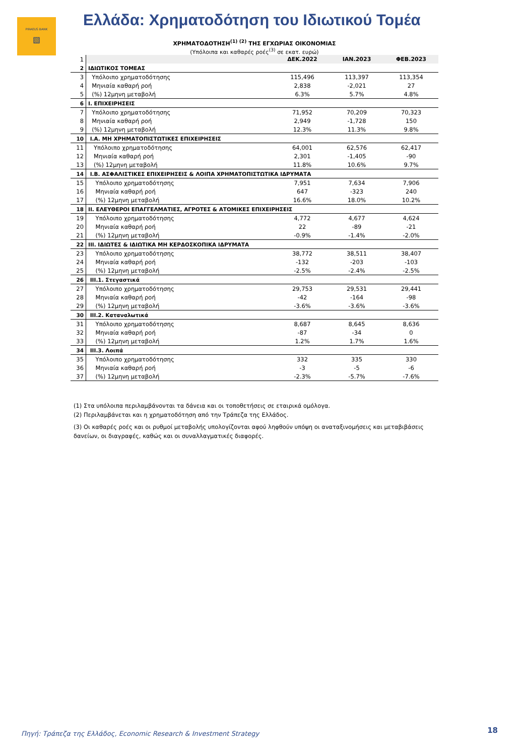PIRAEUS BANK
▧
Ελλάδα: Χρηματοδότηση του Ιδιωτικού Τομέα
ΧΡΗΜΑΤΟΔΟΤΗΣΗ<sup>(1) (2)</sup> ΤΗΣ ΕΓΧΩΡΙΑΣ ΟΙΚΟΝΟΜΙΑΣ
(Υπόλοιπα και καθαρές ροές<sup>(3)</sup> σε εκατ. ευρώ)
| 1 | | ΔΕΚ.2022 | ΙΑΝ.2023 | ΦΕΒ.2023 |
| 2 | ΙΔΙΩΤΙΚΟΣ ΤΟΜΕΑΣ | | | |
| 3 | Υπόλοιπο χρηματοδότησης | 115,496 | 113,397 | 113,354 |
| 4 | Μηνιαία καθαρή ροή | 2,838 | -2,021 | 27 |
| 5 | (%) 12μηνη μεταβολή | 6.3% | 5.7% | 4.8% |
| 6 | I. ΕΠΙΧΕΙΡΗΣΕΙΣ | | | |
| 7 | Υπόλοιπο χρηματοδότησης | 71,952 | 70,209 | 70,323 |
| 8 | Μηνιαία καθαρή ροή | 2,949 | -1,728 | 150 |
| 9 | (%) 12μηνη μεταβολή | 12.3% | 11.3% | 9.8% |
| 10 | I.A. ΜΗ ΧΡΗΜΑΤΟΠΙΣΤΩΤΙΚΕΣ ΕΠΙΧΕΙΡΗΣΕΙΣ | | | |
| 11 | Υπόλοιπο χρηματοδότησης | 64,001 | 62,576 | 62,417 |
| 12 | Μηνιαία καθαρή ροή | 2,301 | -1,405 | -90 |
| 13 | (%) 12μηνη μεταβολή | 11.8% | 10.6% | 9.7% |
| 14 | I.B. ΑΣΦΑΛΙΣΤΙΚΕΣ ΕΠΙΧΕΙΡΗΣΕΙΣ & ΛΟΙΠΑ ΧΡΗΜΑΤΟΠΙΣΤΩΤΙΚΑ ΙΔΡΥΜΑΤΑ | | | |
| 15 | Υπόλοιπο χρηματοδότησης | 7,951 | 7,634 | 7,906 |
| 16 | Μηνιαία καθαρή ροή | 647 | -323 | 240 |
| 17 | (%) 12μηνη μεταβολή | 16.6% | 18.0% | 10.2% |
| 18 | II. ΕΛΕΥΘΕΡΟΙ ΕΠΑΓΓΕΛΜΑΤΙΕΣ, ΑΓΡΟΤΕΣ & ΑΤΟΜΙΚΕΣ ΕΠΙΧΕΙΡΗΣΕΙΣ | | | |
| 19 | Υπόλοιπο χρηματοδότησης | 4,772 | 4,677 | 4,624 |
| 20 | Μηνιαία καθαρή ροή | 22 | -89 | -21 |
| 21 | (%) 12μηνη μεταβολή | -0.9% | -1.4% | -2.0% |
| 22 | III. ΙΔΙΩΤΕΣ & ΙΔΙΩΤΙΚΑ ΜΗ ΚΕΡΔΟΣΚΟΠΙΚΑ ΙΔΡΥΜΑΤΑ | | | |
| 23 | Υπόλοιπο χρηματοδότησης | 38,772 | 38,511 | 38,407 |
| 24 | Μηνιαία καθαρή ροή | -132 | -203 | -103 |
| 25 | (%) 12μηνη μεταβολή | -2.5% | -2.4% | -2.5% |
| 26 | III.1. Στεγαστικά | | | |
| 27 | Υπόλοιπο χρηματοδότησης | 29,753 | 29,531 | 29,441 |
| 28 | Μηνιαία καθαρή ροή | -42 | -164 | -98 |
| 29 | (%) 12μηνη μεταβολή | -3.6% | -3.6% | -3.6% |
| 30 | III.2. Καταναλωτικά | | | |
| 31 | Υπόλοιπο χρηματοδότησης | 8,687 | 8,645 | 8,636 |
| 32 | Μηνιαία καθαρή ροή | -87 | -34 | 0 |
| 33 | (%) 12μηνη μεταβολή | 1.2% | 1.7% | 1.6% |
| 34 | III.3. Λοιπά | | | |
| 35 | Υπόλοιπο χρηματοδότησης | 332 | 335 | 330 |
| 36 | Μηνιαία καθαρή ροή | -3 | -5 | -6 |
| 37 | (%) 12μηνη μεταβολή | -2.3% | -5.7% | -7.6% |
(1) Στα υπόλοιπα περιλαμβάνονται τα δάνεια και οι τοποθετήσεις σε εταιρικά ομόλογα.
(2) Περιλαμβάνεται και η χρηματοδότηση από την Τράπεζα της Ελλάδος.
(3) Οι καθαρές ροές και οι ρυθμοί μεταβολής υπολογίζονται αφού ληφθούν υπόψη οι αναταξινομήσεις και μεταβιβάσεις δανείων, οι διαγραφές, καθώς και οι συναλλαγματικές διαφορές.
Πηγή: Τράπεζα της Ελλάδος, Economic Research & Investment Strategy
18